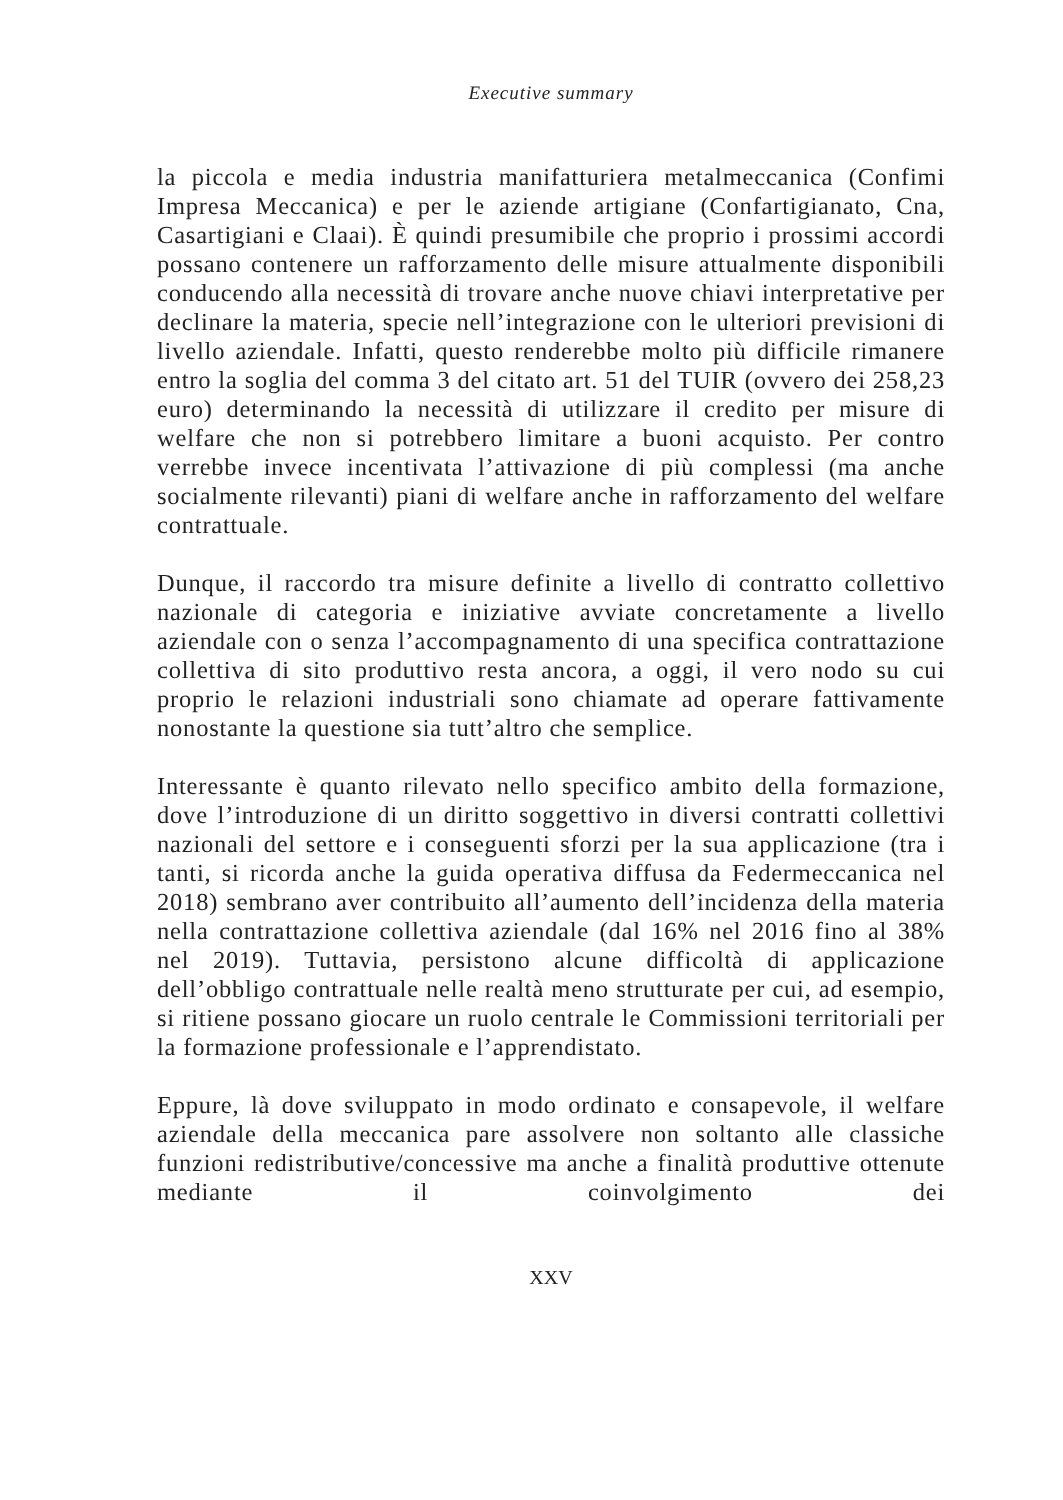Executive summary
la piccola e media industria manifatturiera metalmeccanica (Confimi Impresa Meccanica) e per le aziende artigiane (Confartigianato, Cna, Casartigiani e Claai). È quindi presumibile che proprio i prossimi accordi possano contenere un rafforzamento delle misure attualmente disponibili conducendo alla necessità di trovare anche nuove chiavi interpretative per declinare la materia, specie nell’integrazione con le ulteriori previsioni di livello aziendale. Infatti, questo renderebbe molto più difficile rimanere entro la soglia del comma 3 del citato art. 51 del TUIR (ovvero dei 258,23 euro) determinando la necessità di utilizzare il credito per misure di welfare che non si potrebbero limitare a buoni acquisto. Per contro verrebbe invece incentivata l’attivazione di più complessi (ma anche socialmente rilevanti) piani di welfare anche in rafforzamento del welfare contrattuale.
Dunque, il raccordo tra misure definite a livello di contratto collettivo nazionale di categoria e iniziative avviate concretamente a livello aziendale con o senza l’accompagnamento di una specifica contrattazione collettiva di sito produttivo resta ancora, a oggi, il vero nodo su cui proprio le relazioni industriali sono chiamate ad operare fattivamente nonostante la questione sia tutt’altro che semplice.
Interessante è quanto rilevato nello specifico ambito della formazione, dove l’introduzione di un diritto soggettivo in diversi contratti collettivi nazionali del settore e i conseguenti sforzi per la sua applicazione (tra i tanti, si ricorda anche la guida operativa diffusa da Federmeccanica nel 2018) sembrano aver contribuito all’aumento dell’incidenza della materia nella contrattazione collettiva aziendale (dal 16% nel 2016 fino al 38% nel 2019). Tuttavia, persistono alcune difficoltà di applicazione dell’obbligo contrattuale nelle realtà meno strutturate per cui, ad esempio, si ritiene possano giocare un ruolo centrale le Commissioni territoriali per la formazione professionale e l’apprendistato.
Eppure, là dove sviluppato in modo ordinato e consapevole, il welfare aziendale della meccanica pare assolvere non soltanto alle classiche funzioni redistributive/concessive ma anche a finalità produttive ottenute mediante il coinvolgimento dei
XXV